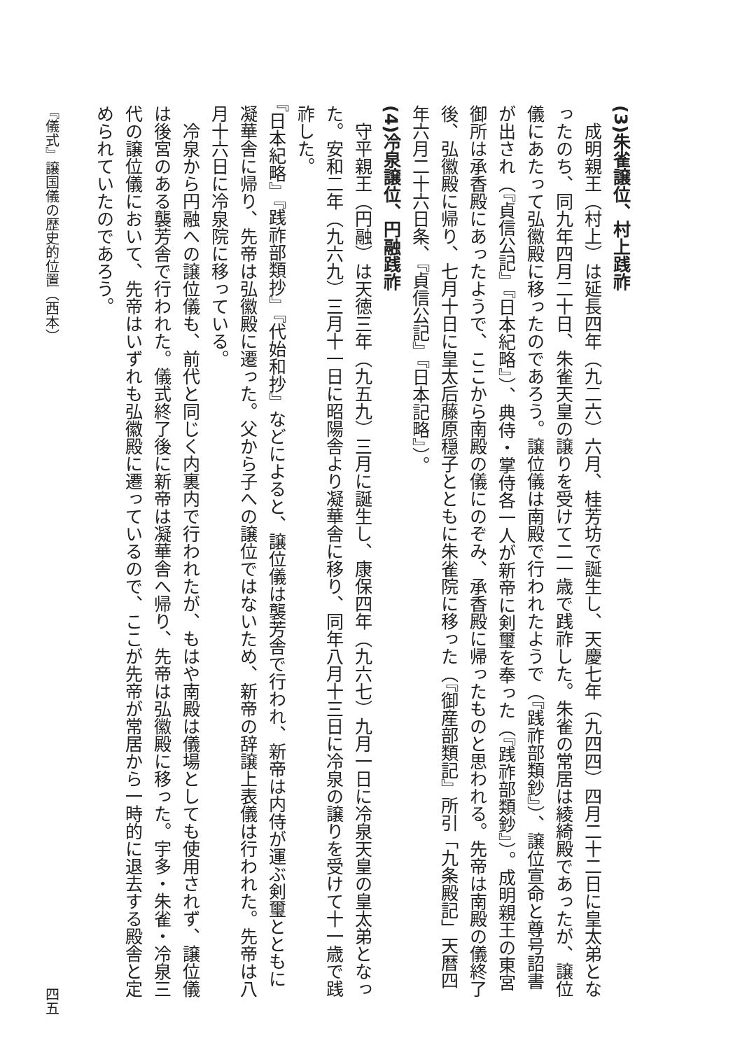(3)朱雀譲位、村上践祚
成明親王（村上）は延長四年（九二六）六月、桂芳坊で誕生し、天慶七年（九四四）四月二十二日に皇太弟となったのち、同九年四月二十日、朱雀天皇の譲りを受けて二一歳で践祚した。朱雀の常居は綾綺殿であったが、譲位儀にあたって弘徽殿に移ったのであろう。譲位儀は南殿で行われたようで（『践祚部類鈔』）、譲位宣命と尊号詔書が出され（『貞信公記』『日本紀略』）、典侍・掌侍各一人が新帝に剣璽を奉った（『践祚部類鈔』）。成明親王の東宮御所は承香殿にあったようで、ここから南殿の儀にのぞみ、承香殿に帰ったものと思われる。先帝は南殿の儀終了後、弘徽殿に帰り、七月十日に皇太后藤原穏子とともに朱雀院に移った（『御産部類記』所引「九条殿記」天暦四年六月二十六日条、『貞信公記』『日本記略』）。
(4)冷泉譲位、円融践祚
守平親王（円融）は天徳三年（九五九）三月に誕生し、康保四年（九六七）九月一日に冷泉天皇の皇太弟となった。安和二年（九六九）三月十一日に昭陽舎より凝華舎に移り、同年八月十三日に冷泉の譲りを受けて十一歳で践祚した。
『日本紀略』『践祚部類抄』『代始和抄』などによると、譲位儀は襲芳舎で行われ、新帝は内侍が運ぶ剣璽とともに凝華舎に帰り、先帝は弘徽殿に遷った。父から子への譲位ではないため、新帝の辞譲上表儀は行われた。先帝は八月十六日に冷泉院に移っている。
冷泉から円融への譲位儀も、前代と同じく内裏内で行われたが、もはや南殿は儀場としても使用されず、譲位儀は後宮のある襲芳舎で行われた。儀式終了後に新帝は凝華舎へ帰り、先帝は弘徽殿に移った。宇多・朱雀・冷泉三代の譲位儀において、先帝はいずれも弘徽殿に遷っているので、ここが先帝が常居から一時的に退去する殿舎と定められていたのであろう。
『儀式』譲国儀の歴史的位置（西本） 四五